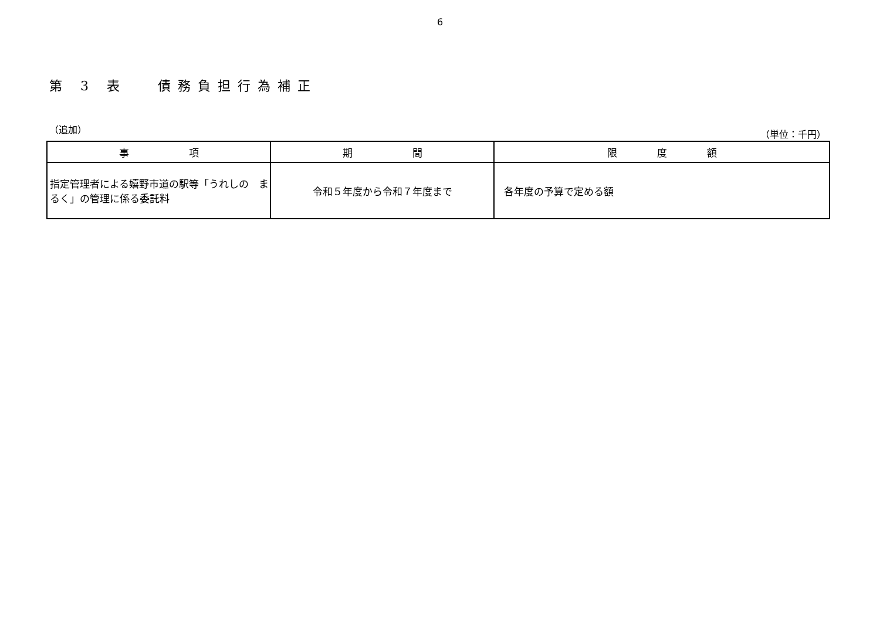6
第 3 表　 債務負担行為補正
（追加） （単位：千円）
| 事 項 | 期 間 | 限 度 額 |
| --- | --- | --- |
| 指定管理者による嬉野市道の駅等「うれしの まるく」の管理に係る委託料 | 令和５年度から令和７年度まで | 各年度の予算で定める額 |